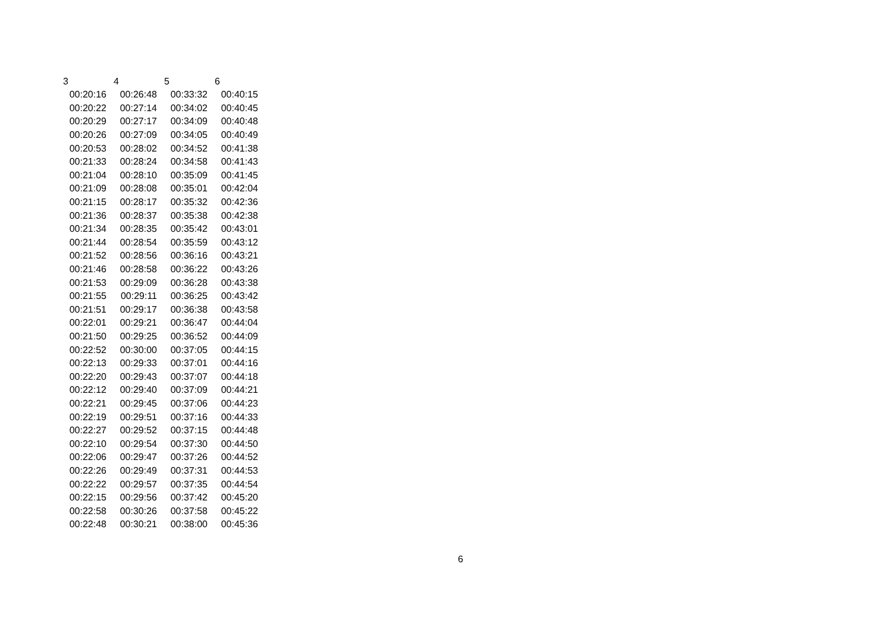| 3 | 4 | 5 | 6 |
| --- | --- | --- | --- |
| 00:20:16 | 00:26:48 | 00:33:32 | 00:40:15 |
| 00:20:22 | 00:27:14 | 00:34:02 | 00:40:45 |
| 00:20:29 | 00:27:17 | 00:34:09 | 00:40:48 |
| 00:20:26 | 00:27:09 | 00:34:05 | 00:40:49 |
| 00:20:53 | 00:28:02 | 00:34:52 | 00:41:38 |
| 00:21:33 | 00:28:24 | 00:34:58 | 00:41:43 |
| 00:21:04 | 00:28:10 | 00:35:09 | 00:41:45 |
| 00:21:09 | 00:28:08 | 00:35:01 | 00:42:04 |
| 00:21:15 | 00:28:17 | 00:35:32 | 00:42:36 |
| 00:21:36 | 00:28:37 | 00:35:38 | 00:42:38 |
| 00:21:34 | 00:28:35 | 00:35:42 | 00:43:01 |
| 00:21:44 | 00:28:54 | 00:35:59 | 00:43:12 |
| 00:21:52 | 00:28:56 | 00:36:16 | 00:43:21 |
| 00:21:46 | 00:28:58 | 00:36:22 | 00:43:26 |
| 00:21:53 | 00:29:09 | 00:36:28 | 00:43:38 |
| 00:21:55 | 00:29:11 | 00:36:25 | 00:43:42 |
| 00:21:51 | 00:29:17 | 00:36:38 | 00:43:58 |
| 00:22:01 | 00:29:21 | 00:36:47 | 00:44:04 |
| 00:21:50 | 00:29:25 | 00:36:52 | 00:44:09 |
| 00:22:52 | 00:30:00 | 00:37:05 | 00:44:15 |
| 00:22:13 | 00:29:33 | 00:37:01 | 00:44:16 |
| 00:22:20 | 00:29:43 | 00:37:07 | 00:44:18 |
| 00:22:12 | 00:29:40 | 00:37:09 | 00:44:21 |
| 00:22:21 | 00:29:45 | 00:37:06 | 00:44:23 |
| 00:22:19 | 00:29:51 | 00:37:16 | 00:44:33 |
| 00:22:27 | 00:29:52 | 00:37:15 | 00:44:48 |
| 00:22:10 | 00:29:54 | 00:37:30 | 00:44:50 |
| 00:22:06 | 00:29:47 | 00:37:26 | 00:44:52 |
| 00:22:26 | 00:29:49 | 00:37:31 | 00:44:53 |
| 00:22:22 | 00:29:57 | 00:37:35 | 00:44:54 |
| 00:22:15 | 00:29:56 | 00:37:42 | 00:45:20 |
| 00:22:58 | 00:30:26 | 00:37:58 | 00:45:22 |
| 00:22:48 | 00:30:21 | 00:38:00 | 00:45:36 |
6